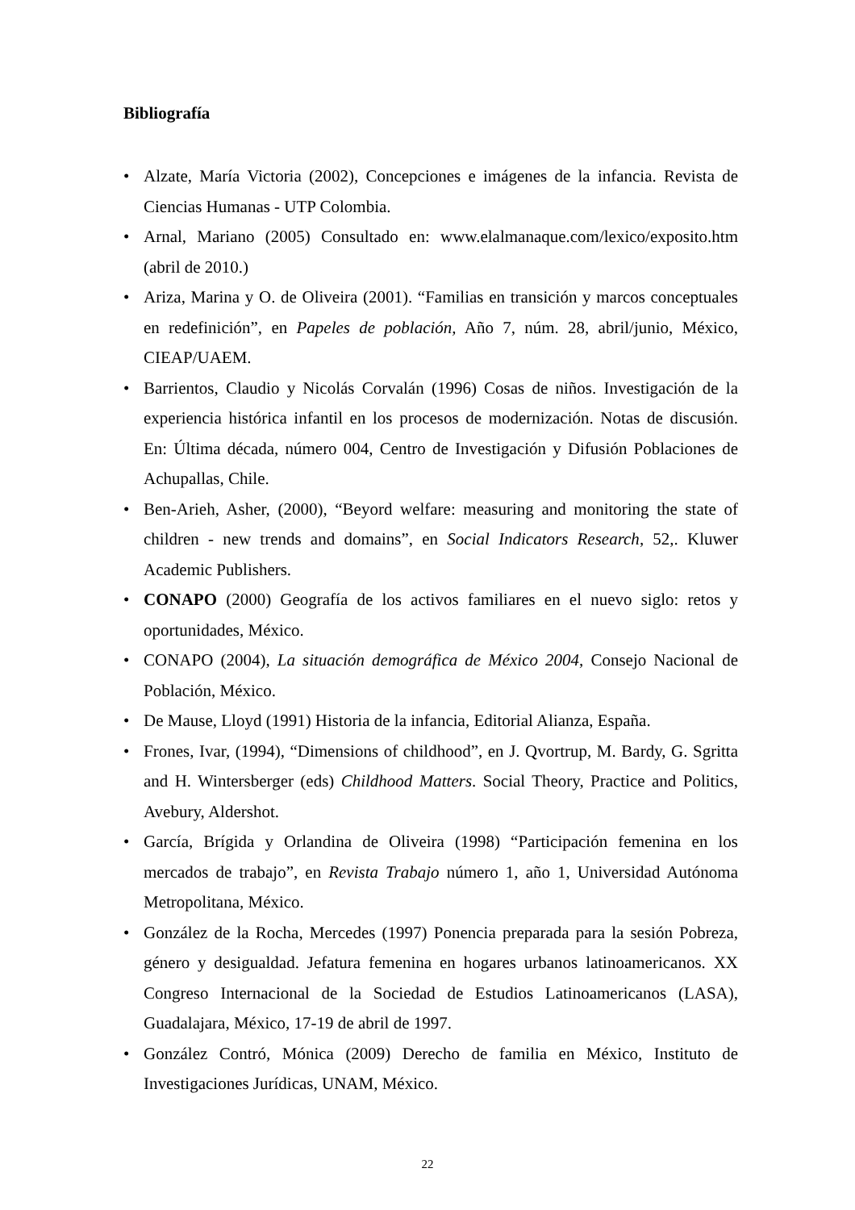Bibliografía
• Alzate, María Victoria (2002), Concepciones e imágenes de la infancia. Revista de Ciencias Humanas - UTP Colombia.
• Arnal, Mariano (2005) Consultado en: www.elalmanaque.com/lexico/exposito.htm (abril de 2010.)
• Ariza, Marina y O. de Oliveira (2001). “Familias en transición y marcos conceptuales en redefinición”, en Papeles de población, Año 7, núm. 28, abril/junio, México, CIEAP/UAEM.
• Barrientos, Claudio y Nicolás Corvalán (1996) Cosas de niños. Investigación de la experiencia histórica infantil en los procesos de modernización. Notas de discusión. En: Última década, número 004, Centro de Investigación y Difusión Poblaciones de Achupallas, Chile.
• Ben-Arieh, Asher, (2000), “Beyord welfare: measuring and monitoring the state of children - new trends and domains”, en Social Indicators Research, 52,. Kluwer Academic Publishers.
• CONAPO (2000) Geografía de los activos familiares en el nuevo siglo: retos y oportunidades, México.
• CONAPO (2004), La situación demográfica de México 2004, Consejo Nacional de Población, México.
• De Mause, Lloyd (1991) Historia de la infancia, Editorial Alianza, España.
• Frones, Ivar, (1994), “Dimensions of childhood”, en J. Qvortrup, M. Bardy, G. Sgritta and H. Wintersberger (eds) Childhood Matters. Social Theory, Practice and Politics, Avebury, Aldershot.
• García, Brígida y Orlandina de Oliveira (1998) “Participación femenina en los mercados de trabajo”, en Revista Trabajo número 1, año 1, Universidad Autónoma Metropolitana, México.
• González de la Rocha, Mercedes (1997) Ponencia preparada para la sesión Pobreza, género y desigualdad. Jefatura femenina en hogares urbanos latinoamericanos. XX Congreso Internacional de la Sociedad de Estudios Latinoamericanos (LASA), Guadalajara, México, 17-19 de abril de 1997.
• González Contró, Mónica (2009) Derecho de familia en México, Instituto de Investigaciones Jurídicas, UNAM, México.
22